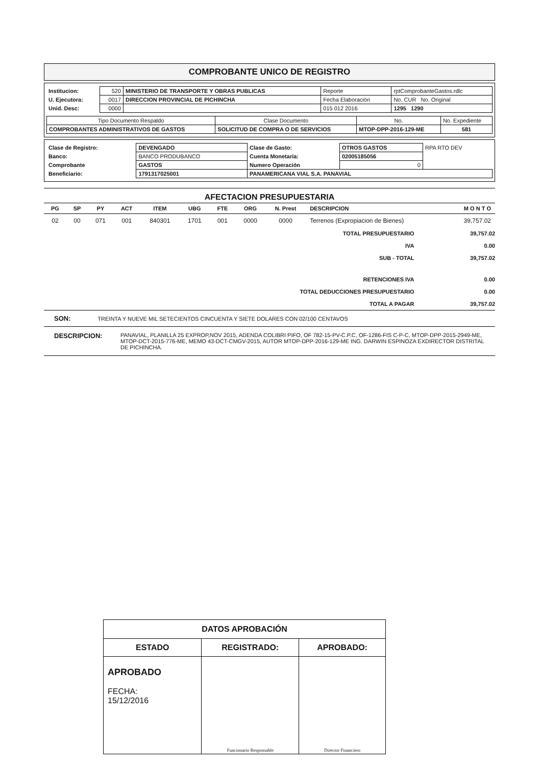COMPROBANTE UNICO DE REGISTRO
| Institucion: | 520 | MINISTERIO DE TRANSPORTE Y OBRAS PUBLICAS | Reporte | rptComprobanteGastos.rdlc |
| U. Ejecutora: | 0017 | DIRECCION PROVINCIAL DE PICHINCHA | Fecha Elaboración | No. CUR No. Original |
| Unid. Desc: | 0000 | | 015 012 2016 | 1295 1290 |
| Tipo Documento Respaldo | Clase Documento | No. | No. Expediente |
| COMPROBANTES ADMINISTRATIVOS DE GASTOS | SOLICITUD DE COMPRA O DE SERVICIOS | MTOP-DPP-2016-129-ME | 581 |
| Clase de Registro: | DEVENGADO | Clase de Gasto: | OTROS GASTOS | RPA RTO DEV |
| Banco: | BANCO PRODUBANCO | Cuenta Monetaria: | 02005185056 | |
| Comprobante | GASTOS | Numero Operación | 0 | |
| Beneficiario: | 1791317025001 | PANAMERICANA VIAL S.A. PANAVIAL | | |
AFECTACION PRESUPUESTARIA
| PG | SP | PY | ACT | ITEM | UBG | FTE | ORG | N. Prest | DESCRIPCION | M O N T O |
| --- | --- | --- | --- | --- | --- | --- | --- | --- | --- | --- |
| 02 | 00 | 071 | 001 | 840301 | 1701 | 001 | 0000 | 0000 | Terrenos (Expropiacion de Bienes) | 39,757.02 |
| TOTAL PRESUPUESTARIO | 39,757.02 |
| IVA | 0.00 |
| SUB - TOTAL | 39,757.02 |
| RETENCIONES IVA | 0.00 |
| TOTAL DEDUCCIONES PRESUPUESTARIO | 0.00 |
| TOTAL A PAGAR | 39,757.02 |
SON: TREINTA Y NUEVE MIL SETECIENTOS CINCUENTA Y SIETE DOLARES CON 02/100 CENTAVOS
DESCRIPCION:
PANAVIAL, PLANILLA 25 EXPROP,NOV 2015, ADENDA COLIBRI PIFO, OF 782-15-PV-C.P.C, OF-1286-FIS C-P-C, MTOP-DPP-2015-2949-ME, MTOP-DCT-2015-776-ME, MEMO 43-DCT-CMGV-2015, AUTOR MTOP-DPP-2016-129-ME ING. DARWIN ESPINOZA EXDIRECTOR DISTRITAL DE PICHINCHA.
| DATOS APROBACIÓN | | |
| ESTADO | REGISTRADO: | APROBADO: |
| APROBADO FECHA: 15/12/2016 | Funcionario Responsable | Director Financiero |